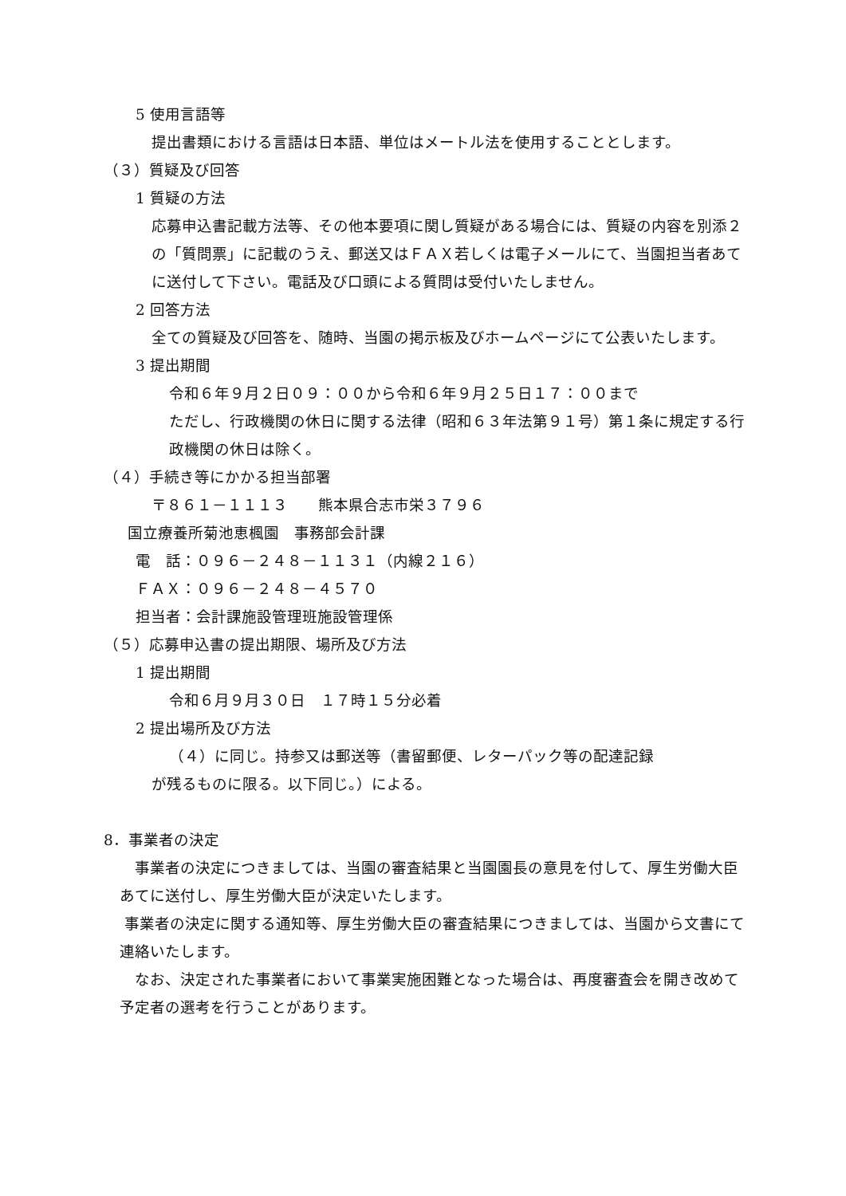5 使用言語等
提出書類における言語は日本語、単位はメートル法を使用することとします。
（３）質疑及び回答
1 質疑の方法
応募申込書記載方法等、その他本要項に関し質疑がある場合には、質疑の内容を別添２の「質問票」に記載のうえ、郵送又はＦＡＸ若しくは電子メールにて、当園担当者あてに送付して下さい。電話及び口頭による質問は受付いたしません。
2 回答方法
全ての質疑及び回答を、随時、当園の掲示板及びホームページにて公表いたします。
3 提出期間
令和６年９月２日０９：００から令和６年９月２５日１７：００まで
ただし、行政機関の休日に関する法律（昭和６３年法第９１号）第１条に規定する行政機関の休日は除く。
（４）手続き等にかかる担当部署
〒８６１－１１１３　　熊本県合志市栄３７９６
国立療養所菊池恵楓園　事務部会計課
電　話：０９６－２４８－１１３１（内線２１６）
ＦＡＸ：０９６－２４８－４５７０
担当者：会計課施設管理班施設管理係
（５）応募申込書の提出期限、場所及び方法
1 提出期間
令和６月９月３０日　１７時１５分必着
2 提出場所及び方法
（４）に同じ。持参又は郵送等（書留郵便、レターパック等の配達記録
が残るものに限る。以下同じ。）による。
8．事業者の決定
　事業者の決定につきましては、当園の審査結果と当園園長の意見を付して、厚生労働大臣あてに送付し、厚生労働大臣が決定いたします。
事業者の決定に関する通知等、厚生労働大臣の審査結果につきましては、当園から文書にて連絡いたします。
　なお、決定された事業者において事業実施困難となった場合は、再度審査会を開き改めて予定者の選考を行うことがあります。